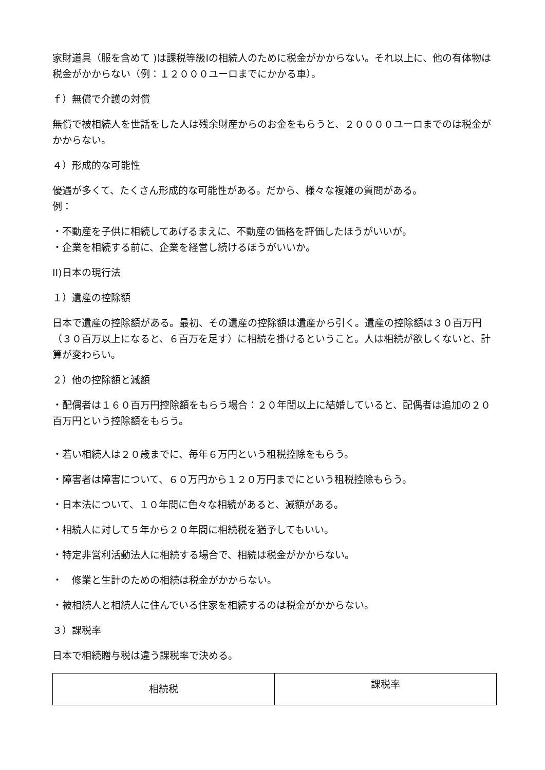家財道具（服を含めて )は課税等級Iの相続人のために税金がかからない。それ以上に、他の有体物は税金がかからない（例：１２０００ユーロまでにかかる車）。
ｆ）無償で介護の対償
無償で被相続人を世話をした人は残余財産からのお金をもらうと、２００００ユーロまでのは税金がかからない。
４）形成的な可能性
優遇が多くて、たくさん形成的な可能性がある。だから、様々な複雑の質問がある。
例：
・不動産を子供に相続してあげるまえに、不動産の価格を評価したほうがいいが。
・企業を相続する前に、企業を経営し続けるほうがいいか。
II)日本の現行法
１）遺産の控除額
日本で遺産の控除額がある。最初、その遺産の控除額は遺産から引く。遺産の控除額は３０百万円（３０百万以上になると、６百万を足す）に相続を掛けるということ。人は相続が欲しくないと、計算が変わらい。
２）他の控除額と減額
・配偶者は１６０百万円控除額をもらう場合：２０年間以上に結婚していると、配偶者は追加の２０百万円という控除額をもらう。
・若い相続人は２０歳までに、毎年６万円という租税控除をもらう。
・障害者は障害について、６０万円から１２０万円までにという租税控除もらう。
・日本法について、１０年間に色々な相続があると、減額がある。
・相続人に対して５年から２０年間に相続税を猶予してもいい。
・特定非営利活動法人に相続する場合で、相続は税金がかからない。
・　修業と生計のための相続は税金がかからない。
・被相続人と相続人に住んでいる住家を相続するのは税金がかからない。
３）課税率
日本で相続贈与税は違う課税率で決める。
| 相続税 | 課税率 |